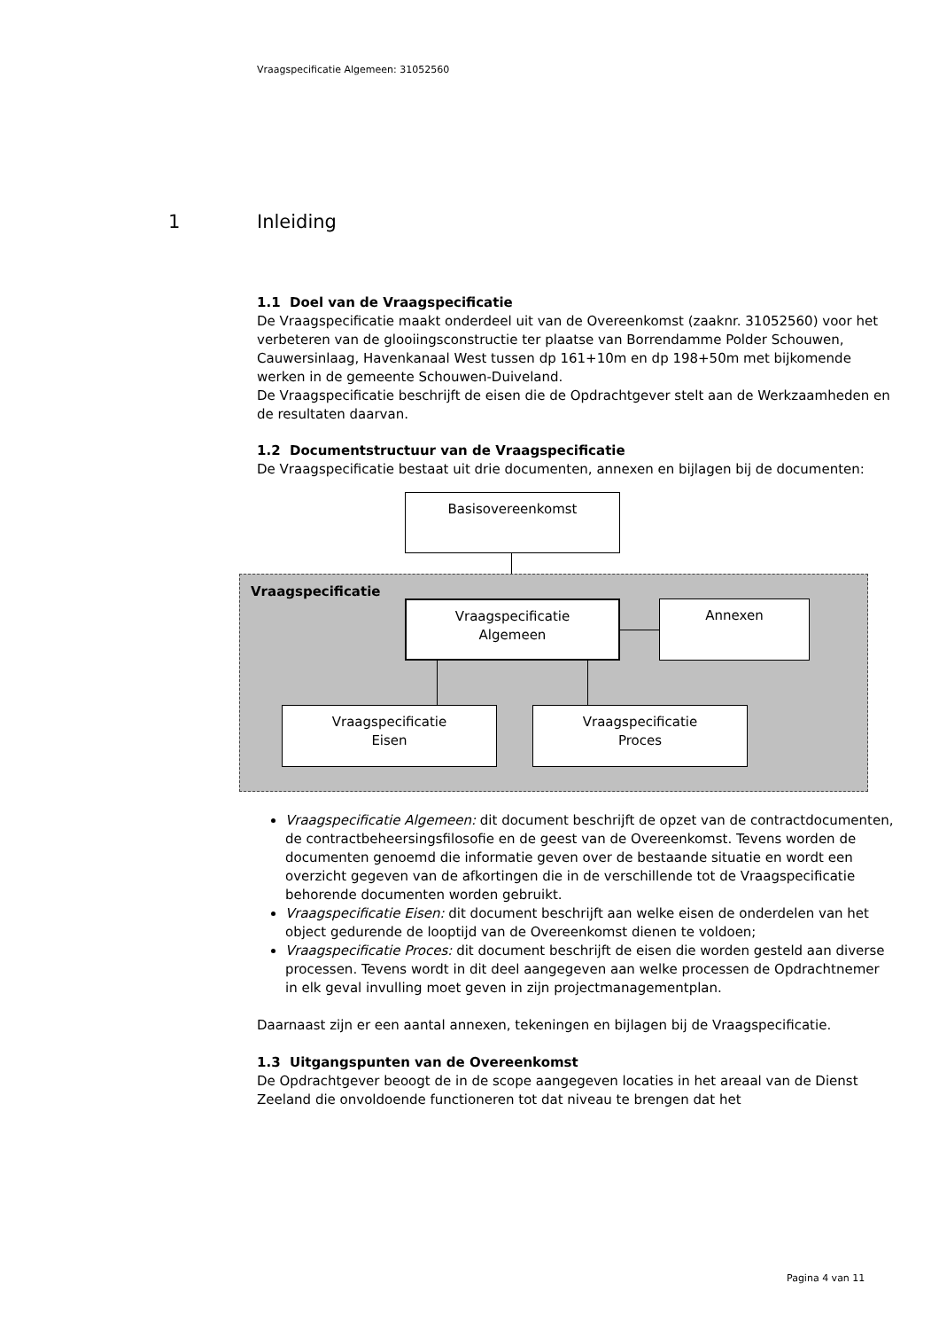Vraagspecificatie Algemeen: 31052560
1 Inleiding
1.1 Doel van de Vraagspecificatie
De Vraagspecificatie maakt onderdeel uit van de Overeenkomst (zaaknr. 31052560) voor het verbeteren van de glooiingsconstructie ter plaatse van Borrendamme Polder Schouwen, Cauwersinlaag, Havenkanaal West tussen dp 161+10m en dp 198+50m met bijkomende werken in de gemeente Schouwen-Duiveland.
De Vraagspecificatie beschrijft de eisen die de Opdrachtgever stelt aan de Werkzaamheden en de resultaten daarvan.
1.2 Documentstructuur van de Vraagspecificatie
De Vraagspecificatie bestaat uit drie documenten, annexen en bijlagen bij de documenten:
Basisovereenkomst
Vraagspecificatie
Vraagspecificatie
Algemeen
Annexen
Vraagspecificatie
Eisen
Vraagspecificatie
Proces
Vraagspecificatie Algemeen: dit document beschrijft de opzet van de contractdocumenten, de contractbeheersingsfilosofie en de geest van de Overeenkomst. Tevens worden de documenten genoemd die informatie geven over de bestaande situatie en wordt een overzicht gegeven van de afkortingen die in de verschillende tot de Vraagspecificatie behorende documenten worden gebruikt.
Vraagspecificatie Eisen: dit document beschrijft aan welke eisen de onderdelen van het object gedurende de looptijd van de Overeenkomst dienen te voldoen;
Vraagspecificatie Proces: dit document beschrijft de eisen die worden gesteld aan diverse processen. Tevens wordt in dit deel aangegeven aan welke processen de Opdrachtnemer in elk geval invulling moet geven in zijn projectmanagementplan.
Daarnaast zijn er een aantal annexen, tekeningen en bijlagen bij de Vraagspecificatie.
1.3 Uitgangspunten van de Overeenkomst
De Opdrachtgever beoogt de in de scope aangegeven locaties in het areaal van de Dienst Zeeland die onvoldoende functioneren tot dat niveau te brengen dat het
Pagina 4 van 11